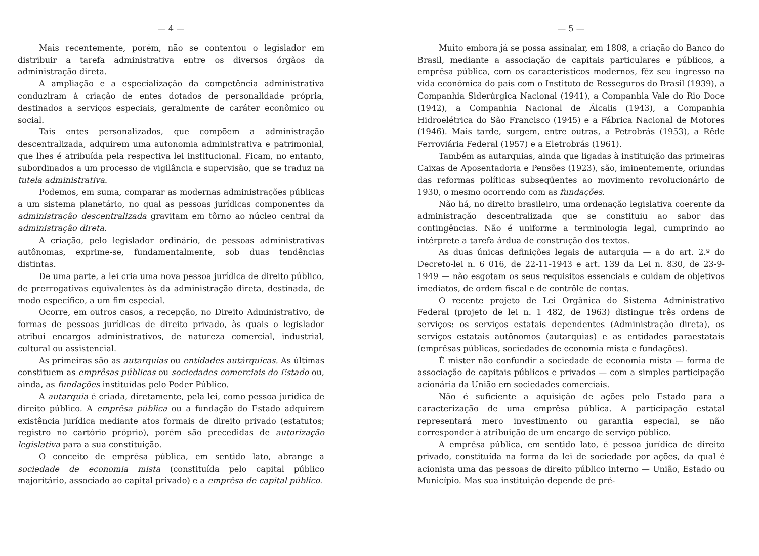— 4 —
Mais recentemente, porém, não se contentou o legislador em distribuir a tarefa administrativa entre os diversos órgãos da administração direta.
A ampliação e a especialização da competência administrativa conduziram à criação de entes dotados de personalidade própria, destinados a serviços especiais, geralmente de caráter econômico ou social.
Tais entes personalizados, que compõem a administração descentralizada, adquirem uma autonomia administrativa e patrimonial, que lhes é atribuída pela respectiva lei institucional. Ficam, no entanto, subordinados a um processo de vigilância e supervisão, que se traduz na tutela administrativa.
Podemos, em suma, comparar as modernas administrações públicas a um sistema planetário, no qual as pessoas jurídicas componentes da administração descentralizada gravitam em tôrno ao núcleo central da administração direta.
A criação, pelo legislador ordinário, de pessoas administrativas autônomas, exprime-se, fundamentalmente, sob duas tendências distintas.
De uma parte, a lei cria uma nova pessoa jurídica de direito público, de prerrogativas equivalentes às da administração direta, destinada, de modo específico, a um fim especial.
Ocorre, em outros casos, a recepção, no Direito Administrativo, de formas de pessoas jurídicas de direito privado, às quais o legislador atribui encargos administrativos, de natureza comercial, industrial, cultural ou assistencial.
As primeiras são as autarquias ou entidades autárquicas. As últimas constituem as emprêsas públicas ou sociedades comerciais do Estado ou, ainda, as fundações instituídas pelo Poder Público.
A autarquia é criada, diretamente, pela lei, como pessoa jurídica de direito público. A emprêsa pública ou a fundação do Estado adquirem existência jurídica mediante atos formais de direito privado (estatutos; registro no cartório próprio), porém são precedidas de autorização legislativa para a sua constituição.
O conceito de emprêsa pública, em sentido lato, abrange a sociedade de economia mista (constituída pelo capital público majoritário, associado ao capital privado) e a emprêsa de capital público.
— 5 —
Muito embora já se possa assinalar, em 1808, a criação do Banco do Brasil, mediante a associação de capitais particulares e públicos, a emprêsa pública, com os característicos modernos, fêz seu ingresso na vida econômica do país com o Instituto de Resseguros do Brasil (1939), a Companhia Siderúrgica Nacional (1941), a Companhia Vale do Rio Doce (1942), a Companhia Nacional de Álcalis (1943), a Companhia Hidroelétrica do São Francisco (1945) e a Fábrica Nacional de Motores (1946). Mais tarde, surgem, entre outras, a Petrobrás (1953), a Rêde Ferroviária Federal (1957) e a Eletrobrás (1961).
Também as autarquias, ainda que ligadas à instituição das primeiras Caixas de Aposentadoria e Pensões (1923), são, iminentemente, oriundas das reformas políticas subseqüentes ao movimento revolucionário de 1930, o mesmo ocorrendo com as fundações.
Não há, no direito brasileiro, uma ordenação legislativa coerente da administração descentralizada que se constituiu ao sabor das contingências. Não é uniforme a terminologia legal, cumprindo ao intérprete a tarefa árdua de construção dos textos.
As duas únicas definições legais de autarquia — a do art. 2.º do Decreto-lei n. 6 016, de 22-11-1943 e art. 139 da Lei n. 830, de 23-9-1949 — não esgotam os seus requisitos essenciais e cuidam de objetivos imediatos, de ordem fiscal e de contrôle de contas.
O recente projeto de Lei Orgânica do Sistema Administrativo Federal (projeto de lei n. 1 482, de 1963) distingue três ordens de serviços: os serviços estatais dependentes (Administração direta), os serviços estatais autônomos (autarquias) e as entidades paraestatais (emprêsas públicas, sociedades de economia mista e fundações).
É mister não confundir a sociedade de economia mista — forma de associação de capitais públicos e privados — com a simples participação acionária da União em sociedades comerciais.
Não é suficiente a aquisição de ações pelo Estado para a caracterização de uma emprêsa pública. A participação estatal representará mero investimento ou garantia especial, se não corresponder à atribuição de um encargo de serviço público.
A emprêsa pública, em sentido lato, é pessoa jurídica de direito privado, constituída na forma da lei de sociedade por ações, da qual é acionista uma das pessoas de direito público interno — União, Estado ou Município. Mas sua instituição depende de pré-